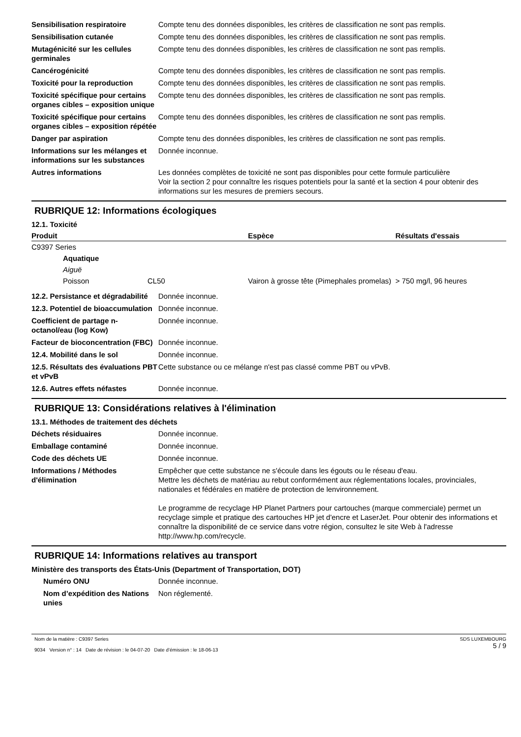| Sensibilisation respiratoire | Compte tenu des données disponibles, les critères de classification ne sont pas remplis. |
| Sensibilisation cutanée | Compte tenu des données disponibles, les critères de classification ne sont pas remplis. |
| Mutagénicité sur les cellules germinales | Compte tenu des données disponibles, les critères de classification ne sont pas remplis. |
| Cancérogénicité | Compte tenu des données disponibles, les critères de classification ne sont pas remplis. |
| Toxicité pour la reproduction | Compte tenu des données disponibles, les critères de classification ne sont pas remplis. |
| Toxicité spécifique pour certains organes cibles – exposition unique | Compte tenu des données disponibles, les critères de classification ne sont pas remplis. |
| Toxicité spécifique pour certains organes cibles – exposition répétée | Compte tenu des données disponibles, les critères de classification ne sont pas remplis. |
| Danger par aspiration | Compte tenu des données disponibles, les critères de classification ne sont pas remplis. |
| Informations sur les mélanges et informations sur les substances | Donnée inconnue. |
| Autres informations | Les données complètes de toxicité ne sont pas disponibles pour cette formule particulière Voir la section 2 pour connaître les risques potentiels pour la santé et la section 4 pour obtenir des informations sur les mesures de premiers secours. |
RUBRIQUE 12: Informations écologiques
12.1. Toxicité
| Produit | | | Espèce | Résultats d'essais |
| --- | --- | --- | --- | --- |
| C9397 Series | | | | |
| | Aquatique | | | |
| | Aiguë | | | |
| | Poisson | CL50 | Vairon à grosse tête (Pimephales promelas) | > 750 mg/l, 96 heures |
| 12.2. Persistance et dégradabilité | Donnée inconnue. |
| 12.3. Potentiel de bioaccumulation | Donnée inconnue. |
| Coefficient de partage n-octanol/eau (log Kow) | Donnée inconnue. |
| Facteur de bioconcentration (FBC) | Donnée inconnue. |
| 12.4. Mobilité dans le sol | Donnée inconnue. |
| 12.5. Résultats des évaluations PBT et vPvB | Cette substance ou ce mélange n'est pas classé comme PBT ou vPvB. |
| 12.6. Autres effets néfastes | Donnée inconnue. |
RUBRIQUE 13: Considérations relatives à l'élimination
13.1. Méthodes de traitement des déchets
| Déchets résiduaires | Donnée inconnue. |
| Emballage contaminé | Donnée inconnue. |
| Code des déchets UE | Donnée inconnue. |
| Informations / Méthodes d'élimination | Empêcher que cette substance ne s'écoule dans les égouts ou le réseau d'eau. Mettre les déchets de matériau au rebut conformément aux réglementations locales, provinciales, nationales et fédérales en matière de protection de lenvironnement. Le programme de recyclage HP Planet Partners pour cartouches (marque commerciale) permet un recyclage simple et pratique des cartouches HP jet d'encre et LaserJet. Pour obtenir des informations et connaître la disponibilité de ce service dans votre région, consultez le site Web à l'adresse http://www.hp.com/recycle. |
RUBRIQUE 14: Informations relatives au transport
Ministère des transports des États-Unis (Department of Transportation, DOT)
| Numéro ONU | Donnée inconnue. |
| Nom d’expédition des Nations unies | Non réglementé. |
Nom de la matière : C9397 Series
9034 Version n° : 14 Date de révision : le 04-07-20 Date d’émission : le 18-06-13
SDS LUXEMBOURG
5 / 9